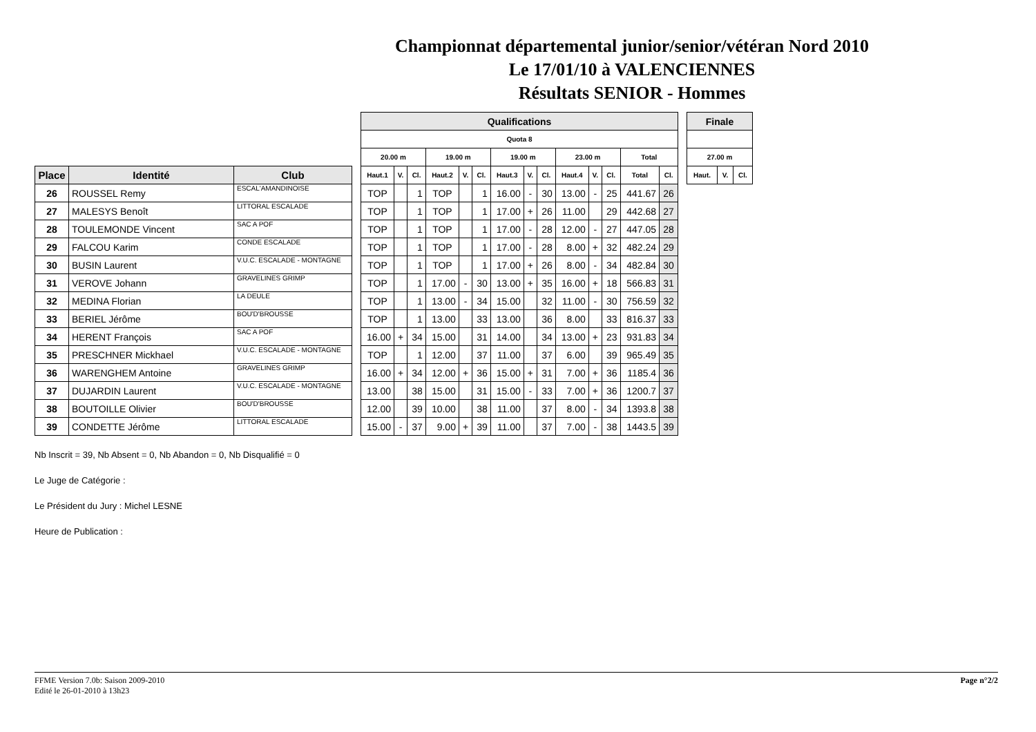Championnat départemental junior/senior/vétéran Nord 2010
Le 17/01/10 à VALENCIENNES
Résultats SENIOR - Hommes
| Place | Identité | Club |
| --- | --- | --- |
| 26 | ROUSSEL Remy | ESCAL'AMANDINOISE |
| 27 | MALESYS Benoît | LITTORAL ESCALADE |
| 28 | TOULEMONDE Vincent | SAC A POF |
| 29 | FALCOU Karim | CONDE ESCALADE |
| 30 | BUSIN Laurent | V.U.C. ESCALADE - MONTAGNE |
| 31 | VEROVE Johann | GRAVELINES GRIMP |
| 32 | MEDINA Florian | LA DEULE |
| 33 | BERIEL Jérôme | BOU'D'BROUSSE |
| 34 | HERENT François | SAC A POF |
| 35 | PRESCHNER Mickhael | V.U.C. ESCALADE - MONTAGNE |
| 36 | WARENGHEM Antoine | GRAVELINES GRIMP |
| 37 | DUJARDIN Laurent | V.U.C. ESCALADE - MONTAGNE |
| 38 | BOUTOILLE Olivier | BOU'D'BROUSSE |
| 39 | CONDETTE Jérôme | LITTORAL ESCALADE |
| Qualifications | | | | | | | | | | | | | |
| --- | --- | --- | --- | --- | --- | --- | --- | --- | --- | --- | --- | --- | --- |
| Quota 8 | | | | | | | | | | | | | |
| 20.00 m | | | 19.00 m | | | 19.00 m | | | 23.00 m | | | Total | |
| Haut.1 | V. | Cl. | Haut.2 | V. | Cl. | Haut.3 | V. | Cl. | Haut.4 | V. | Cl. | Total | Cl. |
| TOP | | 1 | TOP | | 1 | 16.00 | - | 30 | 13.00 | - | 25 | 441.67 | 26 |
| TOP | | 1 | TOP | | 1 | 17.00 | + | 26 | 11.00 | | 29 | 442.68 | 27 |
| TOP | | 1 | TOP | | 1 | 17.00 | - | 28 | 12.00 | - | 27 | 447.05 | 28 |
| TOP | | 1 | TOP | | 1 | 17.00 | - | 28 | 8.00 | + | 32 | 482.24 | 29 |
| TOP | | 1 | TOP | | 1 | 17.00 | + | 26 | 8.00 | - | 34 | 482.84 | 30 |
| TOP | | 1 | 17.00 | - | 30 | 13.00 | + | 35 | 16.00 | + | 18 | 566.83 | 31 |
| TOP | | 1 | 13.00 | - | 34 | 15.00 | | 32 | 11.00 | - | 30 | 756.59 | 32 |
| TOP | | 1 | 13.00 | | 33 | 13.00 | | 36 | 8.00 | | 33 | 816.37 | 33 |
| 16.00 | + | 34 | 15.00 | | 31 | 14.00 | | 34 | 13.00 | + | 23 | 931.83 | 34 |
| TOP | | 1 | 12.00 | | 37 | 11.00 | | 37 | 6.00 | | 39 | 965.49 | 35 |
| 16.00 | + | 34 | 12.00 | + | 36 | 15.00 | + | 31 | 7.00 | + | 36 | 1185.4 | 36 |
| 13.00 | | 38 | 15.00 | | 31 | 15.00 | - | 33 | 7.00 | + | 36 | 1200.7 | 37 |
| 12.00 | | 39 | 10.00 | | 38 | 11.00 | | 37 | 8.00 | - | 34 | 1393.8 | 38 |
| 15.00 | - | 37 | 9.00 | + | 39 | 11.00 | | 37 | 7.00 | - | 38 | 1443.5 | 39 |
| Finale | | |
| --- | --- | --- |
| 27.00 m | | |
| Haut. | V. | Cl. |
Nb Inscrit = 39, Nb Absent = 0, Nb Abandon = 0, Nb Disqualifié = 0
Le Juge de Catégorie :
Le Président du Jury : Michel LESNE
Heure de Publication :
FFME Version 7.0b: Saison 2009-2010
Edité le 26-01-2010 à 13h23
Page n°2/2